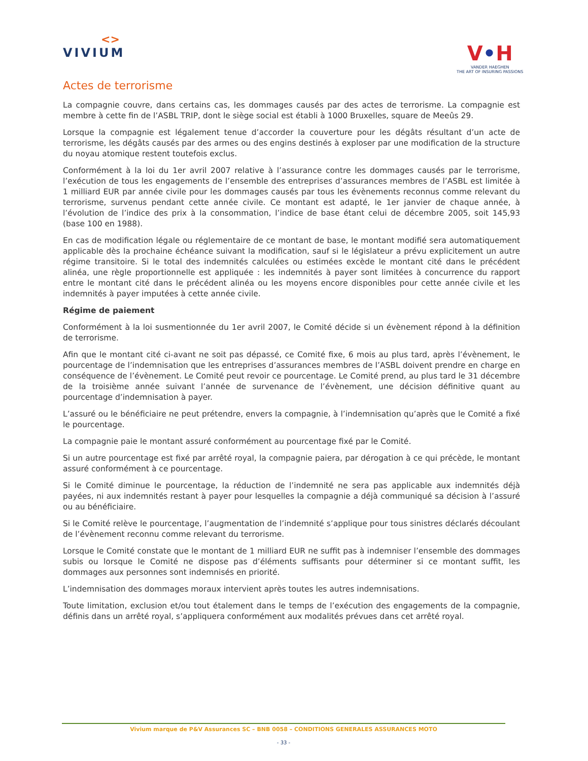<>
VIVIUM
V•H
VANDER HAEGHEN
THE ART OF INSURING PASSIONS
Actes de terrorisme
La compagnie couvre, dans certains cas, les dommages causés par des actes de terrorisme. La compagnie est membre à cette fin de l’ASBL TRIP, dont le siège social est établi à 1000 Bruxelles, square de Meeûs 29.
Lorsque la compagnie est légalement tenue d’accorder la couverture pour les dégâts résultant d’un acte de terrorisme, les dégâts causés par des armes ou des engins destinés à exploser par une modification de la structure du noyau atomique restent toutefois exclus.
Conformément à la loi du 1er avril 2007 relative à l’assurance contre les dommages causés par le terrorisme, l’exécution de tous les engagements de l’ensemble des entreprises d’assurances membres de l’ASBL est limitée à 1 milliard EUR par année civile pour les dommages causés par tous les évènements reconnus comme relevant du terrorisme, survenus pendant cette année civile. Ce montant est adapté, le 1er janvier de chaque année, à l’évolution de l’indice des prix à la consommation, l’indice de base étant celui de décembre 2005, soit 145,93 (base 100 en 1988).
En cas de modification légale ou réglementaire de ce montant de base, le montant modifié sera automatiquement applicable dès la prochaine échéance suivant la modification, sauf si le législateur a prévu explicitement un autre régime transitoire. Si le total des indemnités calculées ou estimées excède le montant cité dans le précédent alinéa, une règle proportionnelle est appliquée : les indemnités à payer sont limitées à concurrence du rapport entre le montant cité dans le précédent alinéa ou les moyens encore disponibles pour cette année civile et les indemnités à payer imputées à cette année civile.
Régime de paiement
Conformément à la loi susmentionnée du 1er avril 2007, le Comité décide si un évènement répond à la définition de terrorisme.
Afin que le montant cité ci-avant ne soit pas dépassé, ce Comité fixe, 6 mois au plus tard, après l’évènement, le pourcentage de l’indemnisation que les entreprises d’assurances membres de l’ASBL doivent prendre en charge en conséquence de l’évènement. Le Comité peut revoir ce pourcentage. Le Comité prend, au plus tard le 31 décembre de la troisième année suivant l’année de survenance de l’évènement, une décision définitive quant au pourcentage d’indemnisation à payer.
L’assuré ou le bénéficiaire ne peut prétendre, envers la compagnie, à l’indemnisation qu’après que le Comité a fixé le pourcentage.
La compagnie paie le montant assuré conformément au pourcentage fixé par le Comité.
Si un autre pourcentage est fixé par arrêté royal, la compagnie paiera, par dérogation à ce qui précède, le montant assuré conformément à ce pourcentage.
Si le Comité diminue le pourcentage, la réduction de l’indemnité ne sera pas applicable aux indemnités déjà payées, ni aux indemnités restant à payer pour lesquelles la compagnie a déjà communiqué sa décision à l’assuré ou au bénéficiaire.
Si le Comité relève le pourcentage, l’augmentation de l’indemnité s’applique pour tous sinistres déclarés découlant de l’évènement reconnu comme relevant du terrorisme.
Lorsque le Comité constate que le montant de 1 milliard EUR ne suffit pas à indemniser l’ensemble des dommages subis ou lorsque le Comité ne dispose pas d’éléments suffisants pour déterminer si ce montant suffit, les dommages aux personnes sont indemnisés en priorité.
L’indemnisation des dommages moraux intervient après toutes les autres indemnisations.
Toute limitation, exclusion et/ou tout étalement dans le temps de l’exécution des engagements de la compagnie, définis dans un arrêté royal, s’appliquera conformément aux modalités prévues dans cet arrêté royal.
Vivium marque de P&V Assurances SC – BNB 0058 – CONDITIONS GENERALES ASSURANCES MOTO
- 33 -